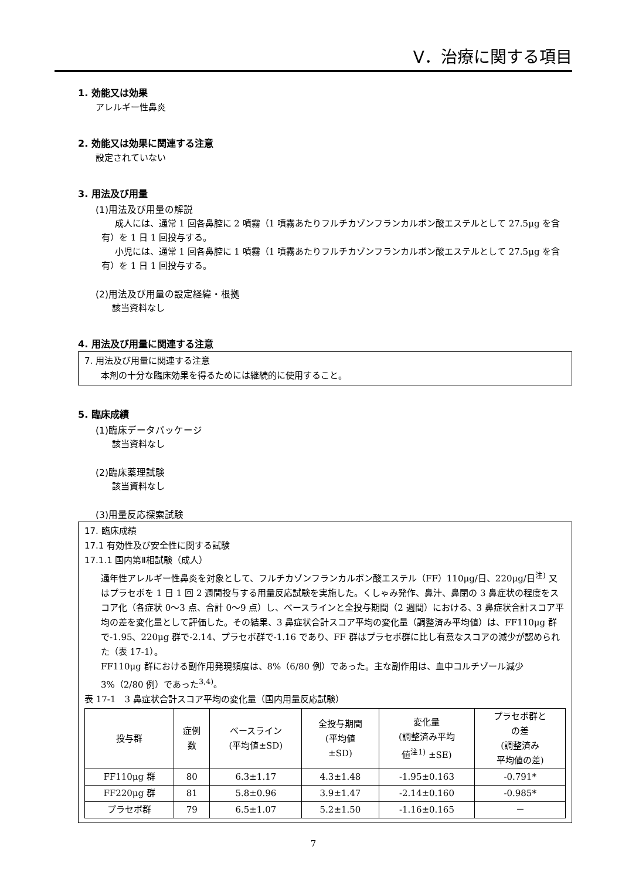Ⅴ．治療に関する項目
1. 効能又は効果
アレルギー性鼻炎
2. 効能又は効果に関連する注意
設定されていない
3. 用法及び用量
(1)用法及び用量の解説
成人には、通常 1 回各鼻腔に 2 噴霧（1 噴霧あたりフルチカゾンフランカルボン酸エステルとして 27.5μg を含有）を 1 日 1 回投与する。
小児には、通常 1 回各鼻腔に 1 噴霧（1 噴霧あたりフルチカゾンフランカルボン酸エステルとして 27.5μg を含有）を 1 日 1 回投与する。
(2)用法及び用量の設定経緯・根拠
該当資料なし
4. 用法及び用量に関連する注意
7. 用法及び用量に関連する注意
本剤の十分な臨床効果を得るためには継続的に使用すること。
5. 臨床成績
(1)臨床データパッケージ
該当資料なし
(2)臨床薬理試験
該当資料なし
(3)用量反応探索試験
17. 臨床成績
17.1 有効性及び安全性に関する試験
17.1.1 国内第Ⅱ相試験（成人）
通年性アレルギー性鼻炎を対象として、フルチカゾンフランカルボン酸エステル（FF）110μg/日、220μg/日<sup>注)</sup> 又はプラセボを 1 日 1 回 2 週間投与する用量反応試験を実施した。くしゃみ発作、鼻汁、鼻閉の 3 鼻症状の程度をスコア化（各症状 0〜3 点、合計 0〜9 点）し、ベースラインと全投与期間（2 週間）における、3 鼻症状合計スコア平均の差を変化量として評価した。その結果、3 鼻症状合計スコア平均の変化量（調整済み平均値）は、FF110μg 群で-1.95、220μg 群で-2.14、プラセボ群で-1.16 であり、FF 群はプラセボ群に比し有意なスコアの減少が認められた（表 17-1）。
FF110μg 群における副作用発現頻度は、8%（6/80 例）であった。主な副作用は、血中コルチゾール減少 3%（2/80 例）であった<sup>3,4)</sup>。
表 17-1　3 鼻症状合計スコア平均の変化量（国内用量反応試験）
| 投与群 | 症例 数 | ベースライン (平均値±SD) | 全投与期間 (平均値 ±SD) | 変化量 (調整済み平均 値<sup>注1)</sup> ±SE) | プラセボ群と の差 (調整済み 平均値の差) |
| --- | --- | --- | --- | --- | --- |
| FF110μg 群 | 80 | 6.3±1.17 | 4.3±1.48 | -1.95±0.163 | -0.791* |
| FF220μg 群 | 81 | 5.8±0.96 | 3.9±1.47 | -2.14±0.160 | -0.985* |
| プラセボ群 | 79 | 6.5±1.07 | 5.2±1.50 | -1.16±0.165 | － |
7